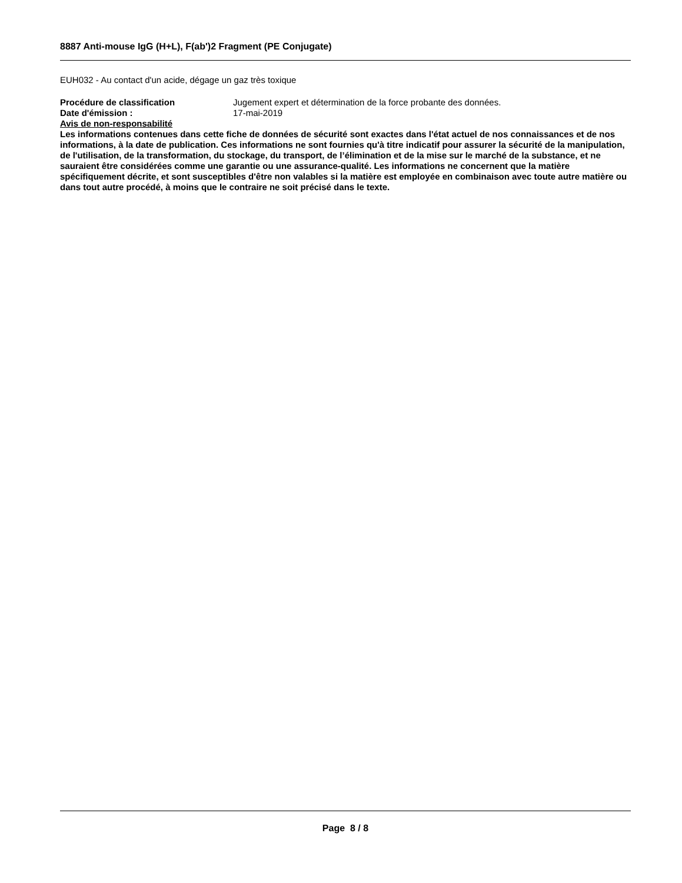8887 Anti-mouse IgG (H+L), F(ab')2 Fragment (PE Conjugate)
EUH032 - Au contact d'un acide, dégage un gaz très toxique
Procédure de classification Jugement expert et détermination de la force probante des données.
Date d'émission : 17-mai-2019
Avis de non-responsabilité
Les informations contenues dans cette fiche de données de sécurité sont exactes dans l'état actuel de nos connaissances et de nos informations, à la date de publication. Ces informations ne sont fournies qu'à titre indicatif pour assurer la sécurité de la manipulation, de l'utilisation, de la transformation, du stockage, du transport, de l’élimination et de la mise sur le marché de la substance, et ne sauraient être considérées comme une garantie ou une assurance-qualité. Les informations ne concernent que la matière spécifiquement décrite, et sont susceptibles d'être non valables si la matière est employée en combinaison avec toute autre matière ou dans tout autre procédé, à moins que le contraire ne soit précisé dans le texte.
Page 8 / 8